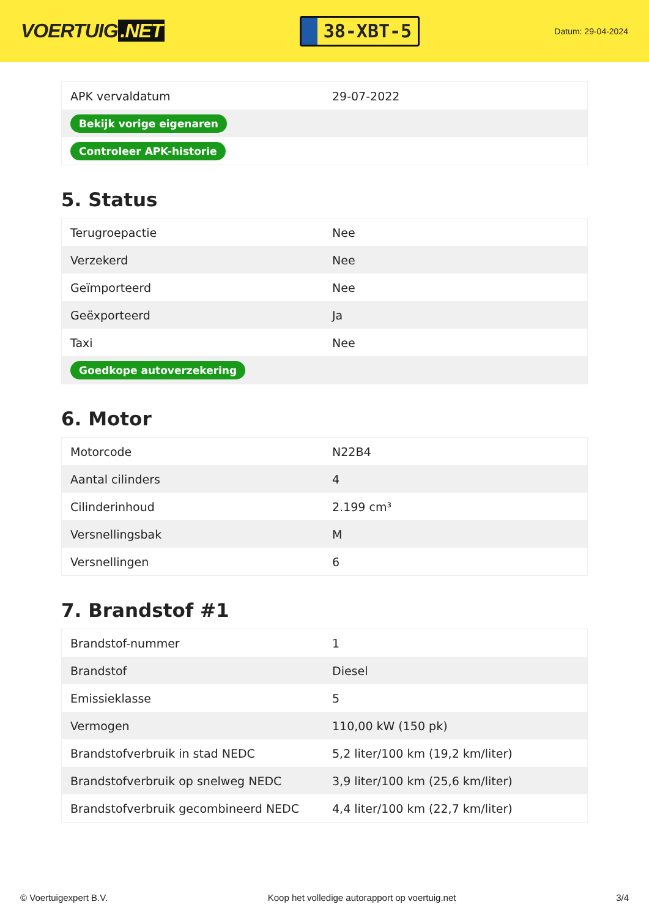VOERTUIG.NET
38-XBT-5
Datum: 29-04-2024
| APK vervaldatum | 29-07-2022 |
| Bekijk vorige eigenaren | |
| Controleer APK-historie | |
5. Status
| Terugroepactie | Nee |
| Verzekerd | Nee |
| Geïmporteerd | Nee |
| Geëxporteerd | Ja |
| Taxi | Nee |
| Goedkope autoverzekering | |
6. Motor
| Motorcode | N22B4 |
| Aantal cilinders | 4 |
| Cilinderinhoud | 2.199 cm³ |
| Versnellingsbak | M |
| Versnellingen | 6 |
7. Brandstof #1
| Brandstof-nummer | 1 |
| Brandstof | Diesel |
| Emissieklasse | 5 |
| Vermogen | 110,00 kW (150 pk) |
| Brandstofverbruik in stad NEDC | 5,2 liter/100 km (19,2 km/liter) |
| Brandstofverbruik op snelweg NEDC | 3,9 liter/100 km (25,6 km/liter) |
| Brandstofverbruik gecombineerd NEDC | 4,4 liter/100 km (22,7 km/liter) |
© Voertuigexpert B.V. Koop het volledige autorapport op voertuig.net 3/4